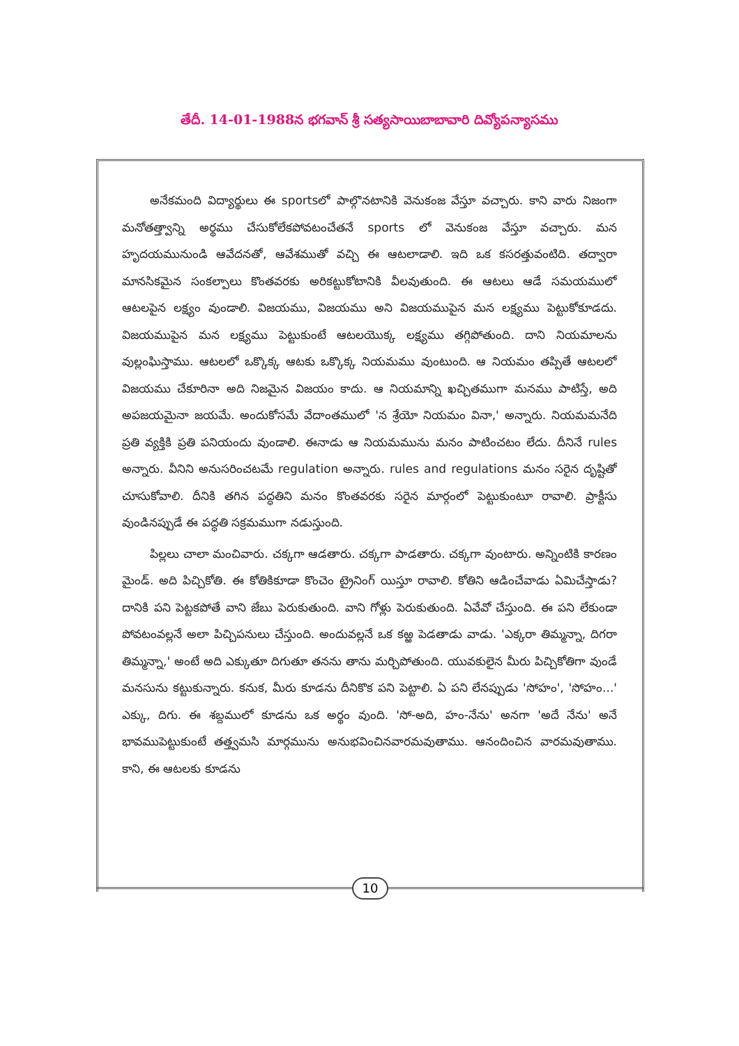తేదీ. 14-01-1988న భగవాన్ శ్రీ సత్యసాయిబాబావారి దివ్యోపన్యాసము
అనేకమంది విద్యార్థులు ఈ sportsలో పాల్గొనటానికి వెనుకంజ వేస్తూ వచ్చారు. కాని వారు నిజంగా మనోతత్త్వాన్ని అర్థము చేసుకోలేకపోవటంచేతనే sports లో వెనుకంజ వేస్తూ వచ్చారు. మన హృదయమునుండి ఆవేదనతో, ఆవేశముతో వచ్చి ఈ ఆటలాడాలి. ఇది ఒక కసరత్తువంటిది. తద్వారా మానసికమైన సంకల్పాలు కొంతవరకు అరికట్టుకోటానికి వీలవుతుంది. ఈ ఆటలు ఆడే సమయములో ఆటలపైన లక్ష్యం వుండాలి. విజయము, విజయము అని విజయముపైన మన లక్ష్యము పెట్టుకోకూడదు. విజయముపైన మన లక్ష్యము పెట్టుకుంటే ఆటలయొక్క లక్ష్యము తగ్గిపోతుంది. దాని నియమాలను వుల్లంఘిస్తాము. ఆటలలో ఒక్కొక్క ఆటకు ఒక్కొక్క నియమము వుంటుంది. ఆ నియమం తప్పితే ఆటలలో విజయము చేకూరినా అది నిజమైన విజయం కాదు. ఆ నియమాన్ని ఖచ్చితముగా మనము పాటిస్తే, అది అపజయమైనా జయమే. అందుకోసమే వేదాంతములో 'న శ్రేయో నియమం వినా,' అన్నారు. నియమమనేది ప్రతి వ్యక్తికి ప్రతి పనియందు వుండాలి. ఈనాడు ఆ నియమమును మనం పాటించటం లేదు. దీనినే rules అన్నారు. వీనిని అనుసరించటమే regulation అన్నారు. rules and regulations మనం సరైన దృష్టితో చూసుకోవాలి. దీనికి తగిన పద్ధతిని మనం కొంతవరకు సరైన మార్గంలో పెట్టుకుంటూ రావాలి. ప్రాక్టీసు వుండినప్పుడే ఈ పద్ధతి సక్రమముగా నడుస్తుంది.
పిల్లలు చాలా మంచివారు. చక్కగా ఆడతారు. చక్కగా పాడతారు. చక్కగా వుంటారు. అన్నింటికి కారణం మైండ్. అది పిచ్చికోతి. ఈ కోతికికూడా కొంచెం ట్రైనింగ్ యిస్తూ రావాలి. కోతిని ఆడించేవాడు ఏమిచేస్తాడు? దానికి పని పెట్టకపోతే వాని జేబు పెరుకుతుంది. వాని గోళ్లు పెరుకుతుంది. ఏవేవో చేస్తుంది. ఈ పని లేకుండా పోవటంవల్లనే అలా పిచ్చిపనులు చేస్తుంది. అందువల్లనే ఒక కఱ్ఱ పెడతాడు వాడు. 'ఎక్కరా తిమ్మన్నా, దిగరా తిమ్మన్నా,' అంటే అది ఎక్కుతూ దిగుతూ తనను తాను మర్చిపోతుంది. యువకులైన మీరు పిచ్చికోతిగా వుండే మనసును కట్టుకున్నారు. కనుక, మీరు కూడను దీనికొక పని పెట్టాలి. ఏ పని లేనప్పుడు 'సోహం', 'సోహం...' ఎక్కు, దిగు. ఈ శబ్దములో కూడను ఒక అర్థం వుంది. 'సో-అది, హం-నేను' అనగా 'అదే నేను' అనే భావముపెట్టుకుంటే తత్త్వమసి మార్గమును అనుభవించినవారమవుతాము. ఆనందించిన వారమవుతాము. కాని, ఈ ఆటలకు కూడను
10